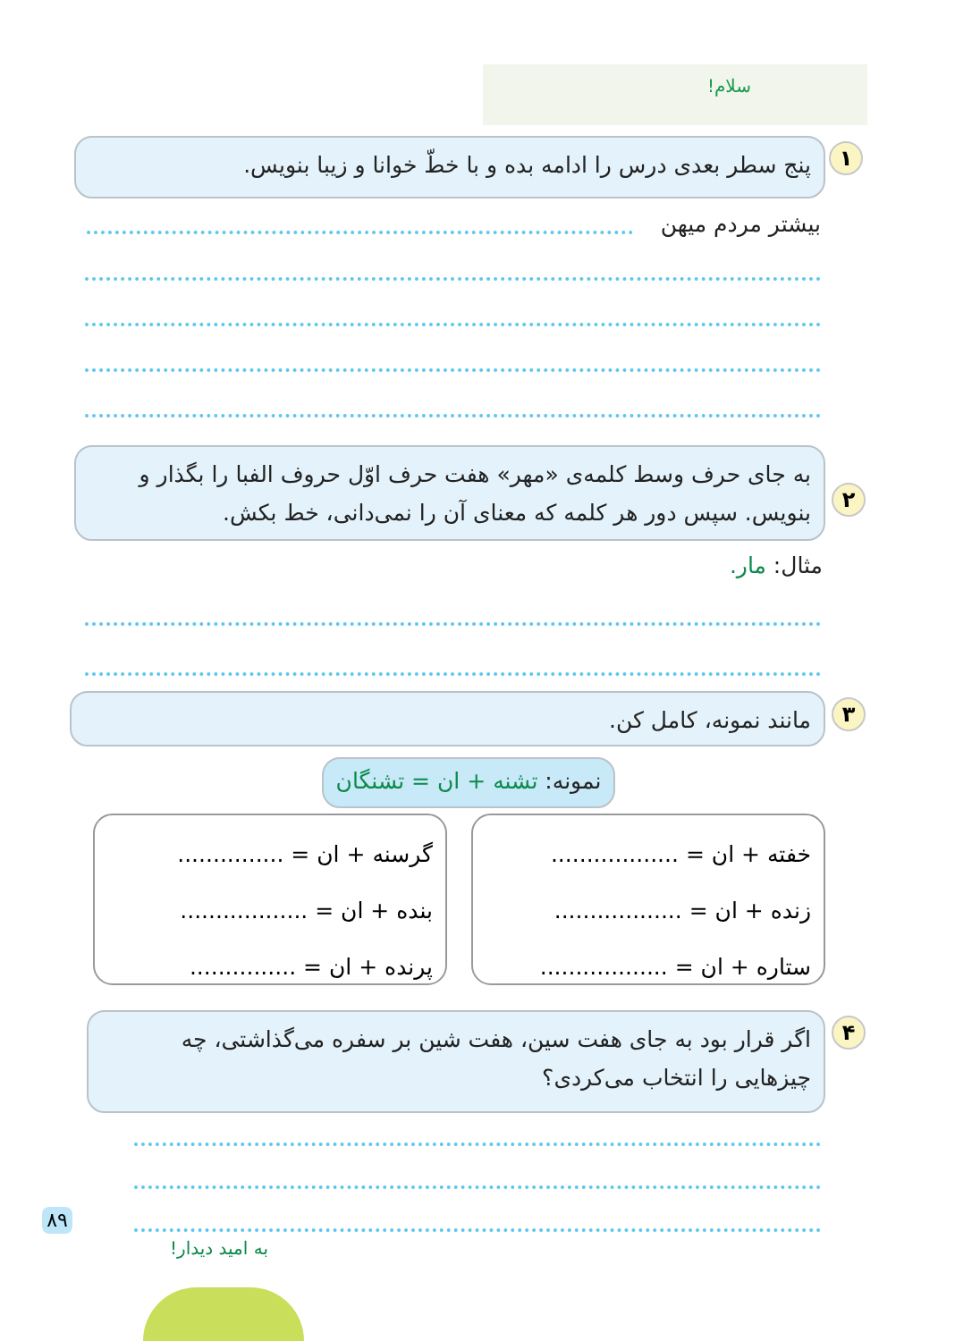سلام!
۱
پنج سطر بعدی درس را ادامه بده و با خطّ خوانا و زیبا بنویس.
بیشتر مردم میهن
۲
به جای حرف وسط کلمه‌ی «مهر» هفت حرف اوّل حروف الفبا را بگذار و بنویس. سپس دور هر کلمه که معنای آن را نمی‌دانی، خط بکش.
مثال: مار.
۳ مانند نمونه، کامل کن.
نمونه: تشنه + ان = تشنگان
خفته + ان = ..................
زنده + ان = ..................
ستاره + ان = ..................
گرسنه + ان = ...............
بنده + ان = ..................
پرنده + ان = ...............
۴
اگر قرار بود به جای هفت سین، هفت شین بر سفره می‌گذاشتی، چه چیزهایی را انتخاب می‌کردی؟
به امید دیدار!
۸۹